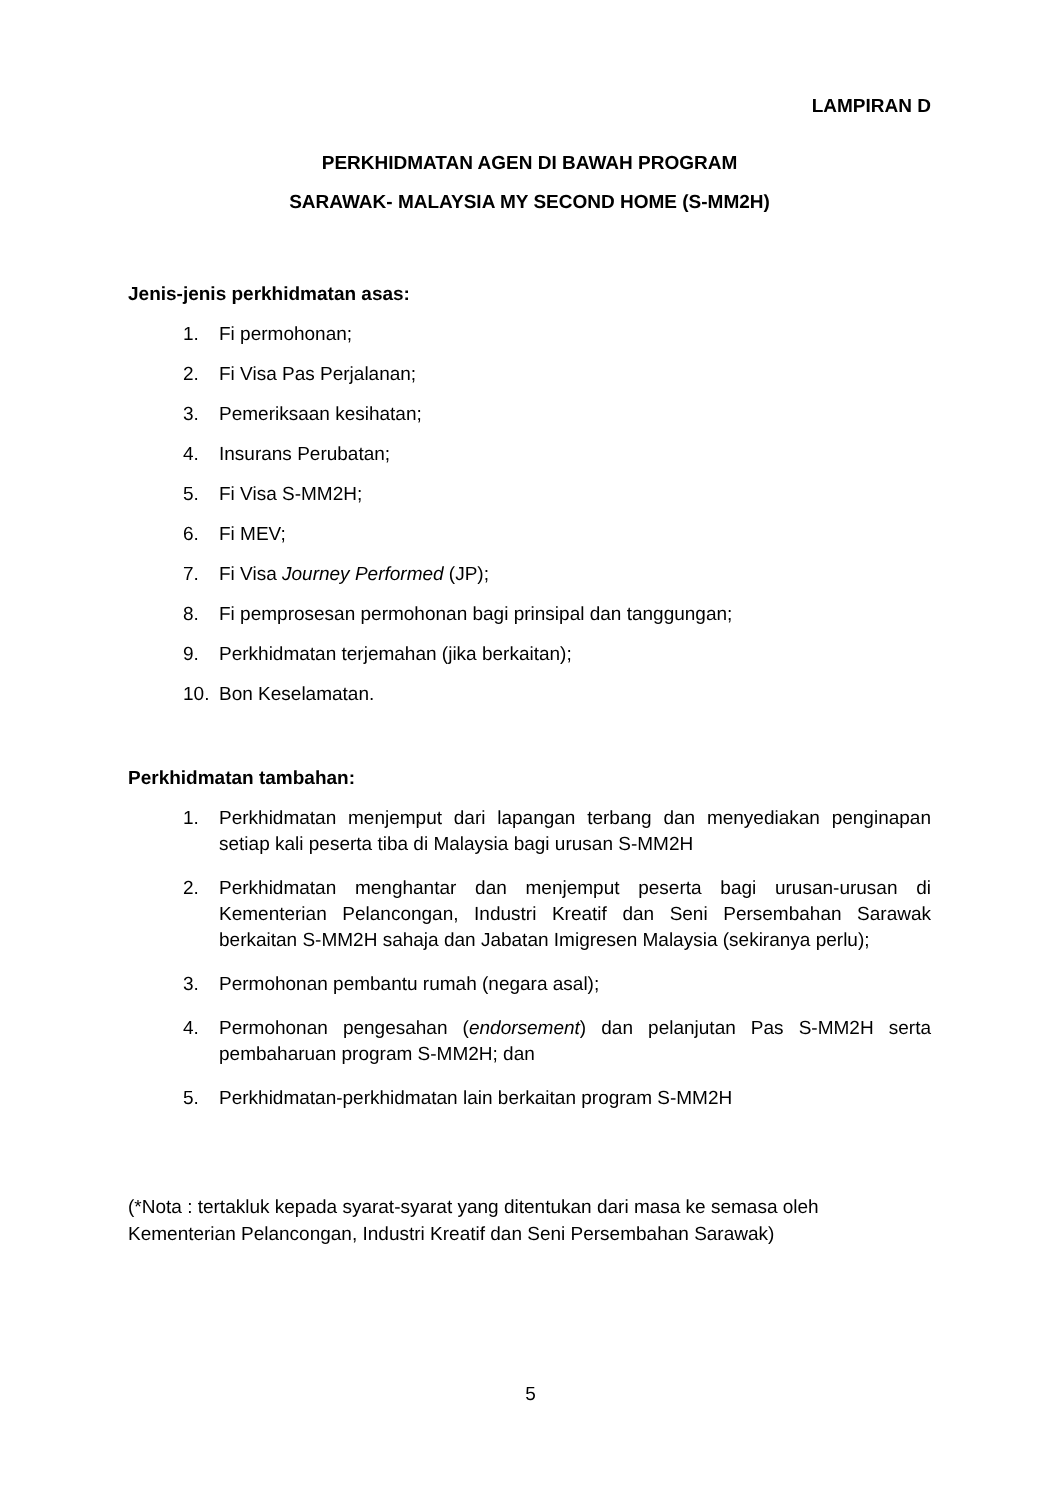LAMPIRAN D
PERKHIDMATAN AGEN DI BAWAH PROGRAM
SARAWAK- MALAYSIA MY SECOND HOME (S-MM2H)
Jenis-jenis perkhidmatan asas:
1. Fi permohonan;
2. Fi Visa Pas Perjalanan;
3. Pemeriksaan kesihatan;
4. Insurans Perubatan;
5. Fi Visa S-MM2H;
6. Fi MEV;
7. Fi Visa Journey Performed (JP);
8. Fi pemprosesan permohonan bagi prinsipal dan tanggungan;
9. Perkhidmatan terjemahan (jika berkaitan);
10. Bon Keselamatan.
Perkhidmatan tambahan:
1. Perkhidmatan menjemput dari lapangan terbang dan menyediakan penginapan setiap kali peserta tiba di Malaysia bagi urusan S-MM2H
2. Perkhidmatan menghantar dan menjemput peserta bagi urusan-urusan di Kementerian Pelancongan, Industri Kreatif dan Seni Persembahan Sarawak berkaitan S-MM2H sahaja dan Jabatan Imigresen Malaysia (sekiranya perlu);
3. Permohonan pembantu rumah (negara asal);
4. Permohonan pengesahan (endorsement) dan pelanjutan Pas S-MM2H serta pembaharuan program S-MM2H; dan
5. Perkhidmatan-perkhidmatan lain berkaitan program S-MM2H
(*Nota : tertakluk kepada syarat-syarat yang ditentukan dari masa ke semasa oleh Kementerian Pelancongan, Industri Kreatif dan Seni Persembahan Sarawak)
5